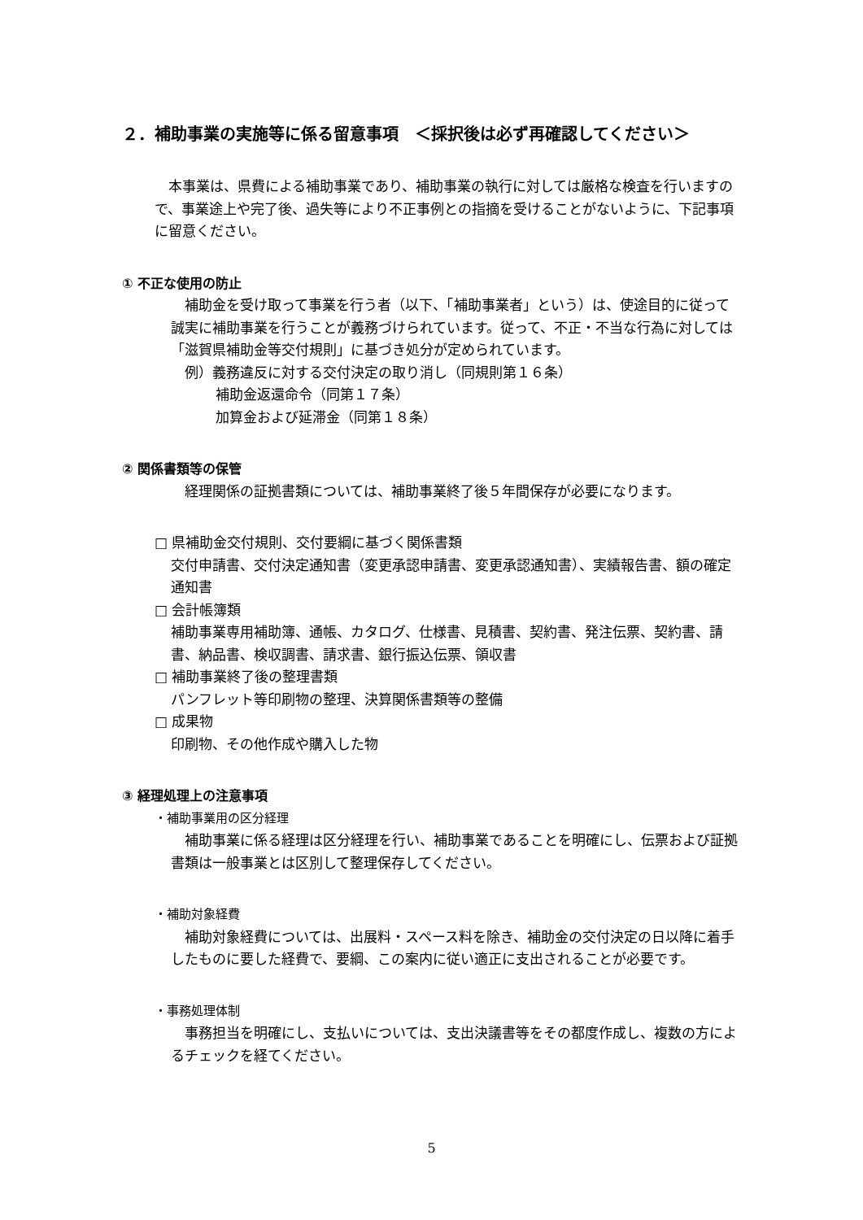２．補助事業の実施等に係る留意事項　＜採択後は必ず再確認してください＞
　本事業は、県費による補助事業であり、補助事業の執行に対しては厳格な検査を行いますので、事業途上や完了後、過失等により不正事例との指摘を受けることがないように、下記事項に留意ください。
① 不正な使用の防止
　補助金を受け取って事業を行う者（以下、「補助事業者」という）は、使途目的に従って誠実に補助事業を行うことが義務づけられています。従って、不正・不当な行為に対しては「滋賀県補助金等交付規則」に基づき処分が定められています。
　例）義務違反に対する交付決定の取り消し（同規則第１６条）
補助金返還命令（同第１７条）
加算金および延滞金（同第１８条）
② 関係書類等の保管
　経理関係の証拠書類については、補助事業終了後５年間保存が必要になります。
□ 県補助金交付規則、交付要綱に基づく関係書類
交付申請書、交付決定通知書（変更承認申請書、変更承認通知書）、実績報告書、額の確定通知書
□ 会計帳簿類
補助事業専用補助簿、通帳、カタログ、仕様書、見積書、契約書、発注伝票、契約書、請書、納品書、検収調書、請求書、銀行振込伝票、領収書
□ 補助事業終了後の整理書類
パンフレット等印刷物の整理、決算関係書類等の整備
□ 成果物
印刷物、その他作成や購入した物
③ 経理処理上の注意事項
・補助事業用の区分経理
　補助事業に係る経理は区分経理を行い、補助事業であることを明確にし、伝票および証拠書類は一般事業とは区別して整理保存してください。
・補助対象経費
　補助対象経費については、出展料・スペース料を除き、補助金の交付決定の日以降に着手したものに要した経費で、要綱、この案内に従い適正に支出されることが必要です。
・事務処理体制
　事務担当を明確にし、支払いについては、支出決議書等をその都度作成し、複数の方によるチェックを経てください。
5